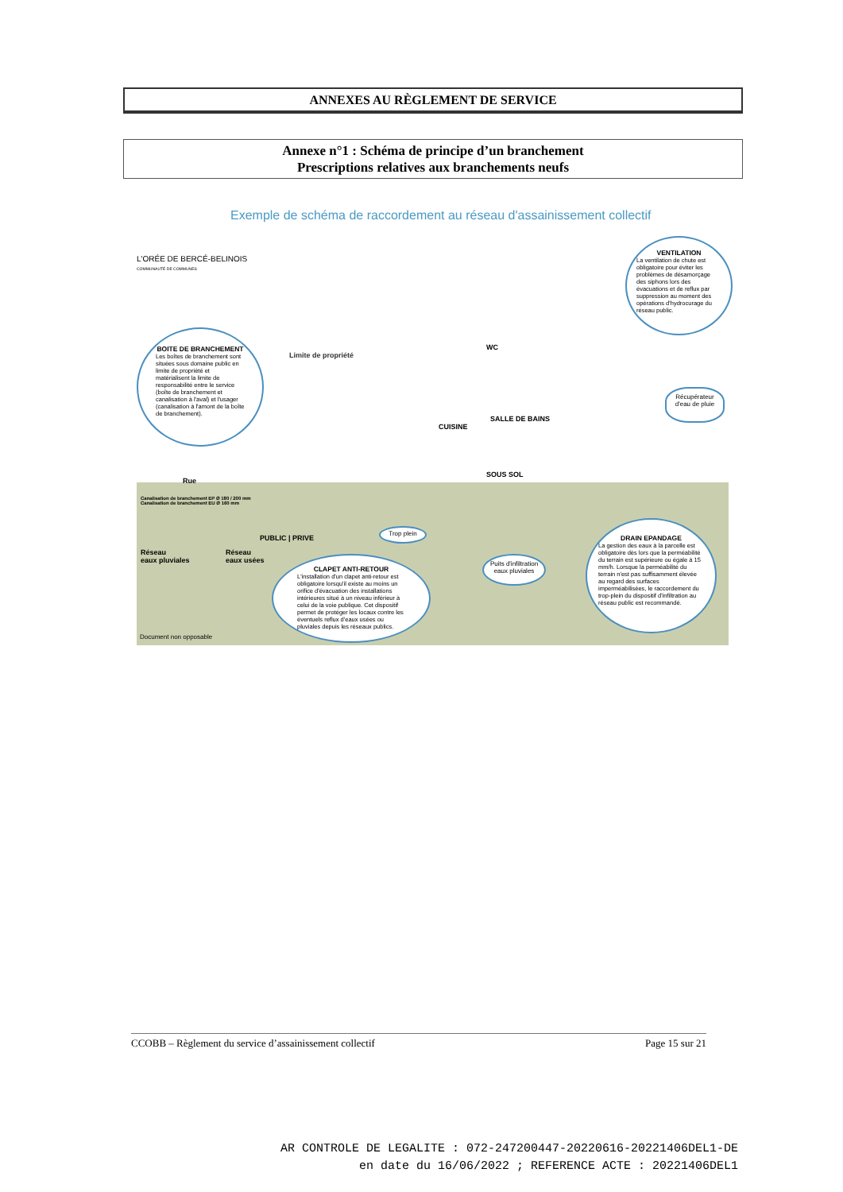ANNEXES AU RÈGLEMENT DE SERVICE
Annexe n°1 : Schéma de principe d’un branchement
Prescriptions relatives aux branchements neufs
Exemple de schéma de raccordement au réseau d'assainissement collectif
L'ORÉE DE BERCÉ-BELINOIS
COMMUNAUTÉ DE COMMUNES
BOITE DE BRANCHEMENT
Les boîtes de branchement sont situées sous domaine public en limite de propriété et matérialisent la limite de responsabilité entre le service (boîte de branchement et canalisation à l'aval) et l'usager (canalisation à l'amont de la boîte de branchement).
VENTILATION
La ventilation de chute est obligatoire pour éviter les problèmes de désamorçage des siphons lors des évacuations et de reflux par suppression au moment des opérations d'hydrocurage du réseau public.
Limite de propriété
WC
SALLE DE BAINS
CUISINE
SOUS SOL
Récupérateur d'eau de pluie
Rue
Canalisation de branchement EP Ø 180 / 200 mm
Canalisation de branchement EU Ø 160 mm
Réseau
eaux pluviales
Réseau
eaux usées
PUBLIC | PRIVE
Trop plein
CLAPET ANTI-RETOUR
L'installation d'un clapet anti-retour est obligatoire lorsqu'il existe au moins un orifice d'évacuation des installations intérieures situé à un niveau inférieur à celui de la voie publique. Cet dispositif permet de protéger les locaux contre les éventuels reflux d'eaux usées ou pluviales depuis les réseaux publics.
Puits d'infiltration eaux pluviales
DRAIN EPANDAGE
La gestion des eaux à la parcelle est obligatoire dès lors que la perméabilité du terrain est supérieure ou égale à 15 mm/h. Lorsque la perméabilité du terrain n'est pas suffisamment élevée au regard des surfaces imperméabilisées, le raccordement du trop-plein du dispositif d'infiltration au réseau public est recommandé.
Document non opposable
CCOBB – Règlement du service d’assainissement collectif Page 15 sur 21
AR CONTROLE DE LEGALITE : 072-247200447-20220616-20221406DEL1-DE
en date du 16/06/2022 ; REFERENCE ACTE : 20221406DEL1